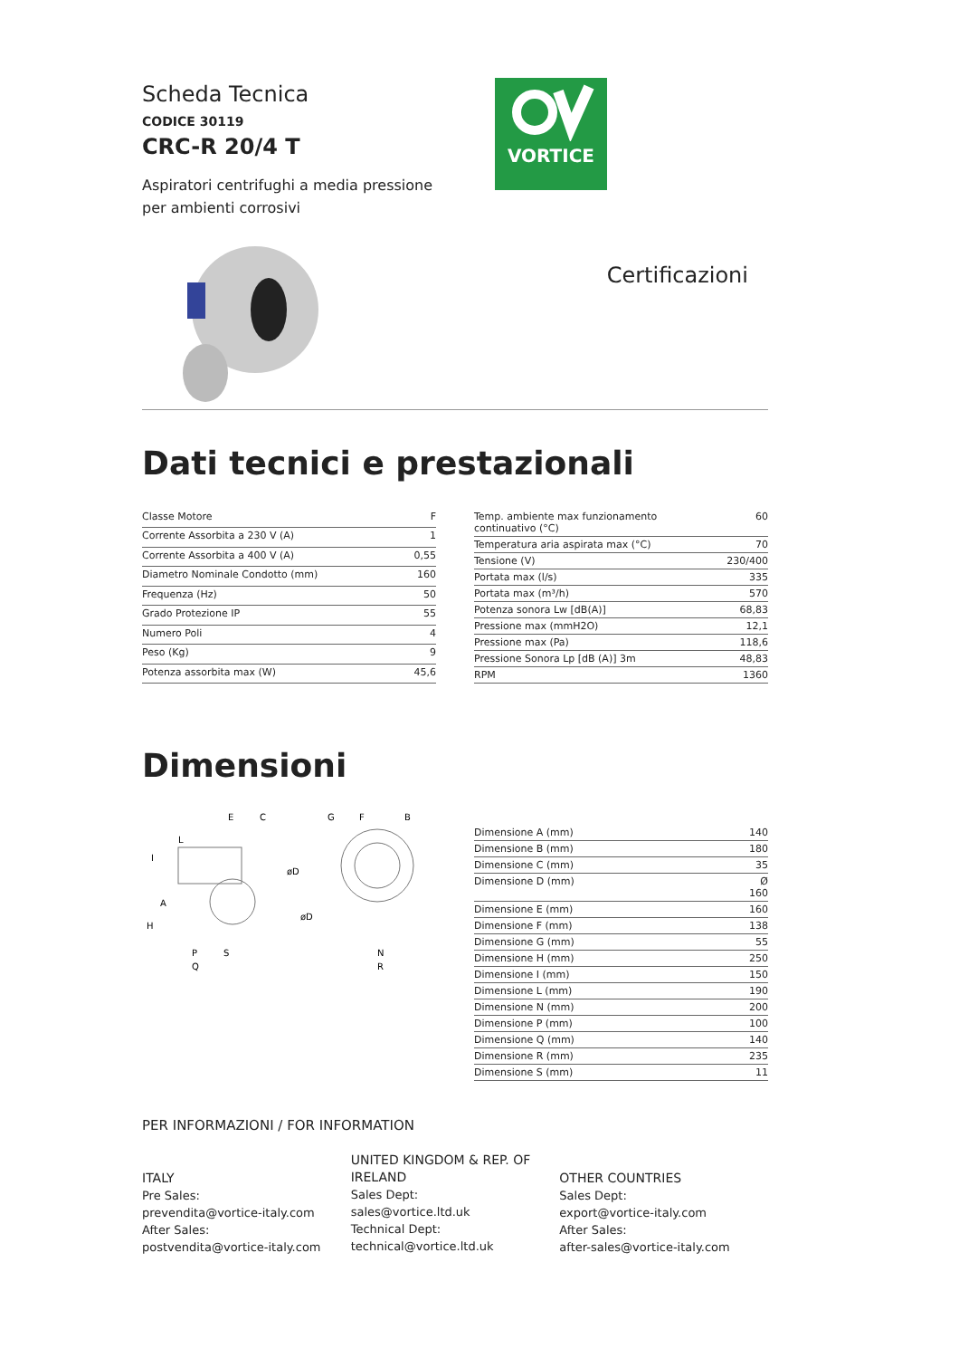VORTICE
Scheda Tecnica
CODICE 30119
CRC-R 20/4 T
Aspiratori centrifughi a media pressione
per ambienti corrosivi
Certificazioni
Dati tecnici e prestazionali
| Classe Motore | F |
| Corrente Assorbita a 230 V (A) | 1 |
| Corrente Assorbita a 400 V (A) | 0,55 |
| Diametro Nominale Condotto (mm) | 160 |
| Frequenza (Hz) | 50 |
| Grado Protezione IP | 55 |
| Numero Poli | 4 |
| Peso (Kg) | 9 |
| Potenza assorbita max (W) | 45,6 |
| Temp. ambiente max funzionamento continuativo (°C) | 60 |
| Temperatura aria aspirata max (°C) | 70 |
| Tensione (V) | 230/400 |
| Portata max (l/s) | 335 |
| Portata max (m³/h) | 570 |
| Potenza sonora Lw [dB(A)] | 68,83 |
| Pressione max (mmH2O) | 12,1 |
| Pressione max (Pa) | 118,6 |
| Pressione Sonora Lp [dB (A)] 3m | 48,83 |
| RPM | 1360 |
Dimensioni
E
C
G
F
B
L
I
A
H
øD
øD
P
S
Q
N
R
| Dimensione A (mm) | 140 |
| Dimensione B (mm) | 180 |
| Dimensione C (mm) | 35 |
| Dimensione D (mm) | Ø 160 |
| Dimensione E (mm) | 160 |
| Dimensione F (mm) | 138 |
| Dimensione G (mm) | 55 |
| Dimensione H (mm) | 250 |
| Dimensione I (mm) | 150 |
| Dimensione L (mm) | 190 |
| Dimensione N (mm) | 200 |
| Dimensione P (mm) | 100 |
| Dimensione Q (mm) | 140 |
| Dimensione R (mm) | 235 |
| Dimensione S (mm) | 11 |
PER INFORMAZIONI / FOR INFORMATION
ITALY
Pre Sales:
prevendita@vortice-italy.com
After Sales:
postvendita@vortice-italy.com
UNITED KINGDOM & REP. OF
IRELAND
Sales Dept:
sales@vortice.ltd.uk
Technical Dept:
technical@vortice.ltd.uk
OTHER COUNTRIES
Sales Dept:
export@vortice-italy.com
After Sales:
after-sales@vortice-italy.com